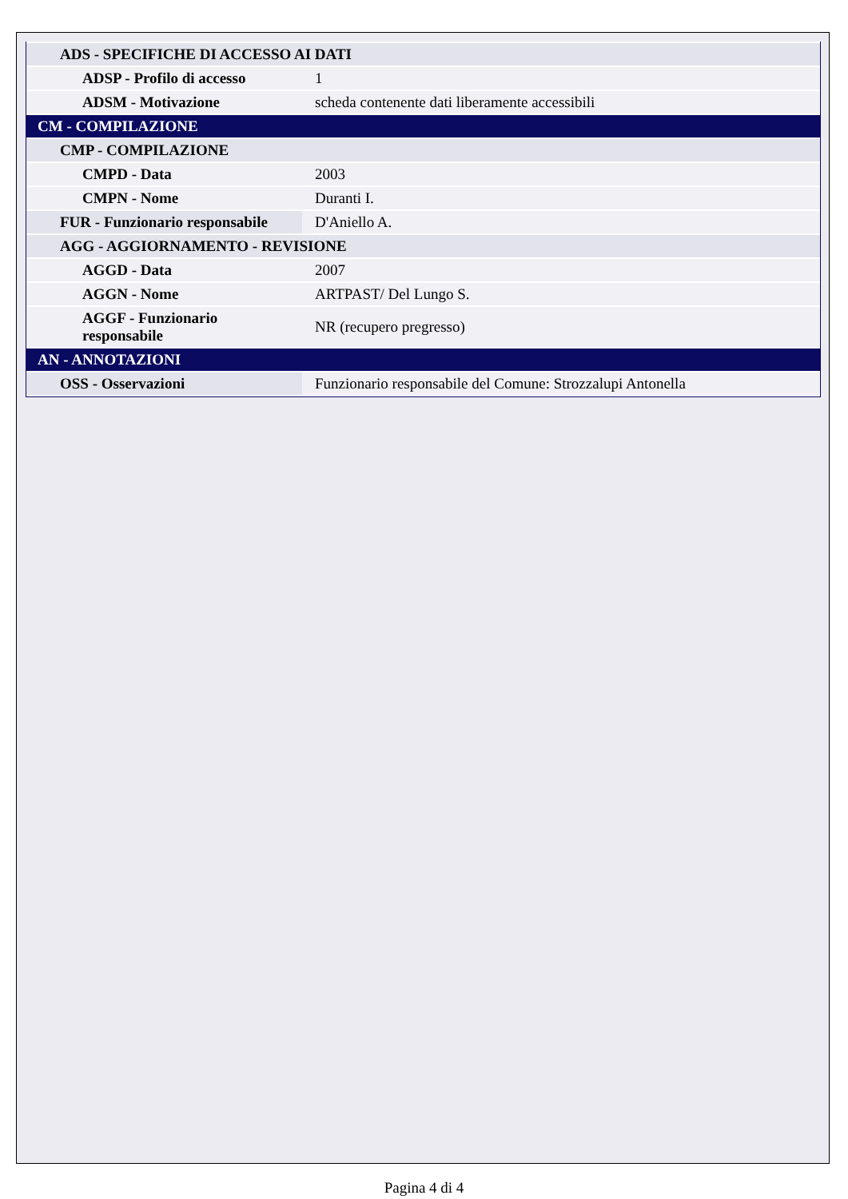| ADS - SPECIFICHE DI ACCESSO AI DATI | |
| ADSP - Profilo di accesso | 1 |
| ADSM - Motivazione | scheda contenente dati liberamente accessibili |
| CM - COMPILAZIONE | |
| CMP - COMPILAZIONE | |
| CMPD - Data | 2003 |
| CMPN - Nome | Duranti I. |
| FUR - Funzionario responsabile | D'Aniello A. |
| AGG - AGGIORNAMENTO - REVISIONE | |
| AGGD - Data | 2007 |
| AGGN - Nome | ARTPAST/ Del Lungo S. |
| AGGF - Funzionario responsabile | NR (recupero pregresso) |
| AN - ANNOTAZIONI | |
| OSS - Osservazioni | Funzionario responsabile del Comune: Strozzalupi Antonella |
Pagina 4 di 4